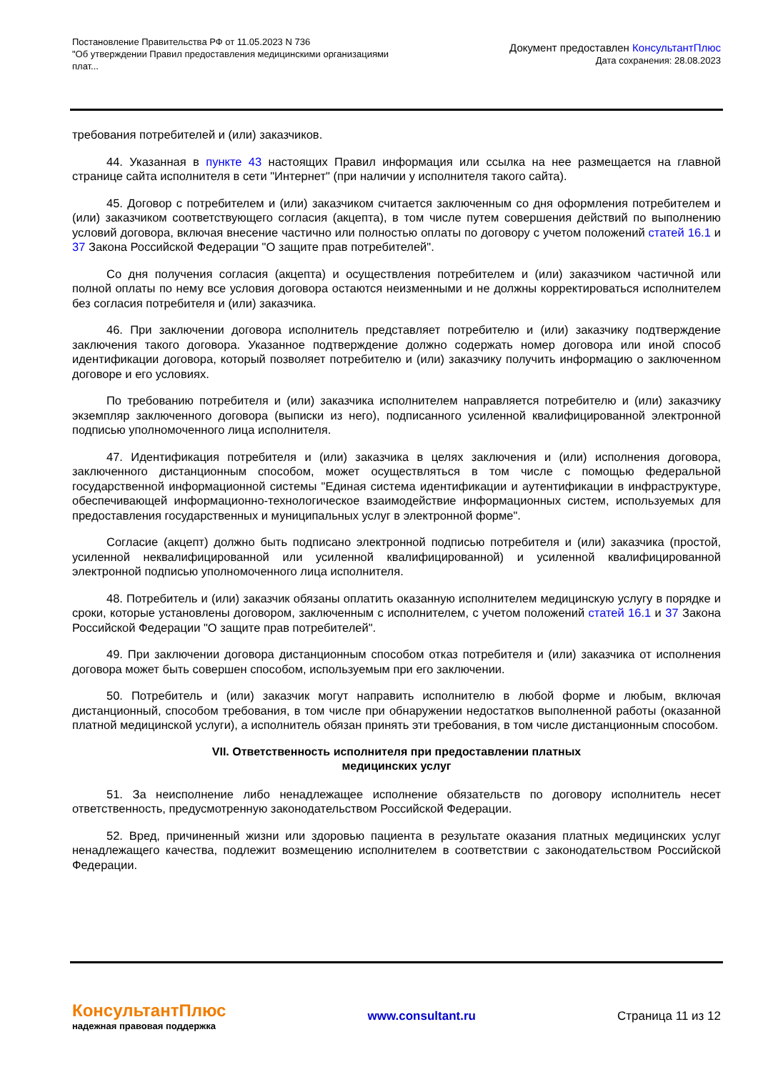Постановление Правительства РФ от 11.05.2023 N 736
"Об утверждении Правил предоставления медицинскими организациями
плат...
Документ предоставлен КонсультантПлюс
Дата сохранения: 28.08.2023
требования потребителей и (или) заказчиков.
44. Указанная в пункте 43 настоящих Правил информация или ссылка на нее размещается на главной странице сайта исполнителя в сети "Интернет" (при наличии у исполнителя такого сайта).
45. Договор с потребителем и (или) заказчиком считается заключенным со дня оформления потребителем и (или) заказчиком соответствующего согласия (акцепта), в том числе путем совершения действий по выполнению условий договора, включая внесение частично или полностью оплаты по договору с учетом положений статей 16.1 и 37 Закона Российской Федерации "О защите прав потребителей".
Со дня получения согласия (акцепта) и осуществления потребителем и (или) заказчиком частичной или полной оплаты по нему все условия договора остаются неизменными и не должны корректироваться исполнителем без согласия потребителя и (или) заказчика.
46. При заключении договора исполнитель представляет потребителю и (или) заказчику подтверждение заключения такого договора. Указанное подтверждение должно содержать номер договора или иной способ идентификации договора, который позволяет потребителю и (или) заказчику получить информацию о заключенном договоре и его условиях.
По требованию потребителя и (или) заказчика исполнителем направляется потребителю и (или) заказчику экземпляр заключенного договора (выписки из него), подписанного усиленной квалифицированной электронной подписью уполномоченного лица исполнителя.
47. Идентификация потребителя и (или) заказчика в целях заключения и (или) исполнения договора, заключенного дистанционным способом, может осуществляться в том числе с помощью федеральной государственной информационной системы "Единая система идентификации и аутентификации в инфраструктуре, обеспечивающей информационно-технологическое взаимодействие информационных систем, используемых для предоставления государственных и муниципальных услуг в электронной форме".
Согласие (акцепт) должно быть подписано электронной подписью потребителя и (или) заказчика (простой, усиленной неквалифицированной или усиленной квалифицированной) и усиленной квалифицированной электронной подписью уполномоченного лица исполнителя.
48. Потребитель и (или) заказчик обязаны оплатить оказанную исполнителем медицинскую услугу в порядке и сроки, которые установлены договором, заключенным с исполнителем, с учетом положений статей 16.1 и 37 Закона Российской Федерации "О защите прав потребителей".
49. При заключении договора дистанционным способом отказ потребителя и (или) заказчика от исполнения договора может быть совершен способом, используемым при его заключении.
50. Потребитель и (или) заказчик могут направить исполнителю в любой форме и любым, включая дистанционный, способом требования, в том числе при обнаружении недостатков выполненной работы (оказанной платной медицинской услуги), а исполнитель обязан принять эти требования, в том числе дистанционным способом.
VII. Ответственность исполнителя при предоставлении платных
медицинских услуг
51. За неисполнение либо ненадлежащее исполнение обязательств по договору исполнитель несет ответственность, предусмотренную законодательством Российской Федерации.
52. Вред, причиненный жизни или здоровью пациента в результате оказания платных медицинских услуг ненадлежащего качества, подлежит возмещению исполнителем в соответствии с законодательством Российской Федерации.
КонсультантПлюс
надежная правовая поддержка
www.consultant.ru Страница 11 из 12